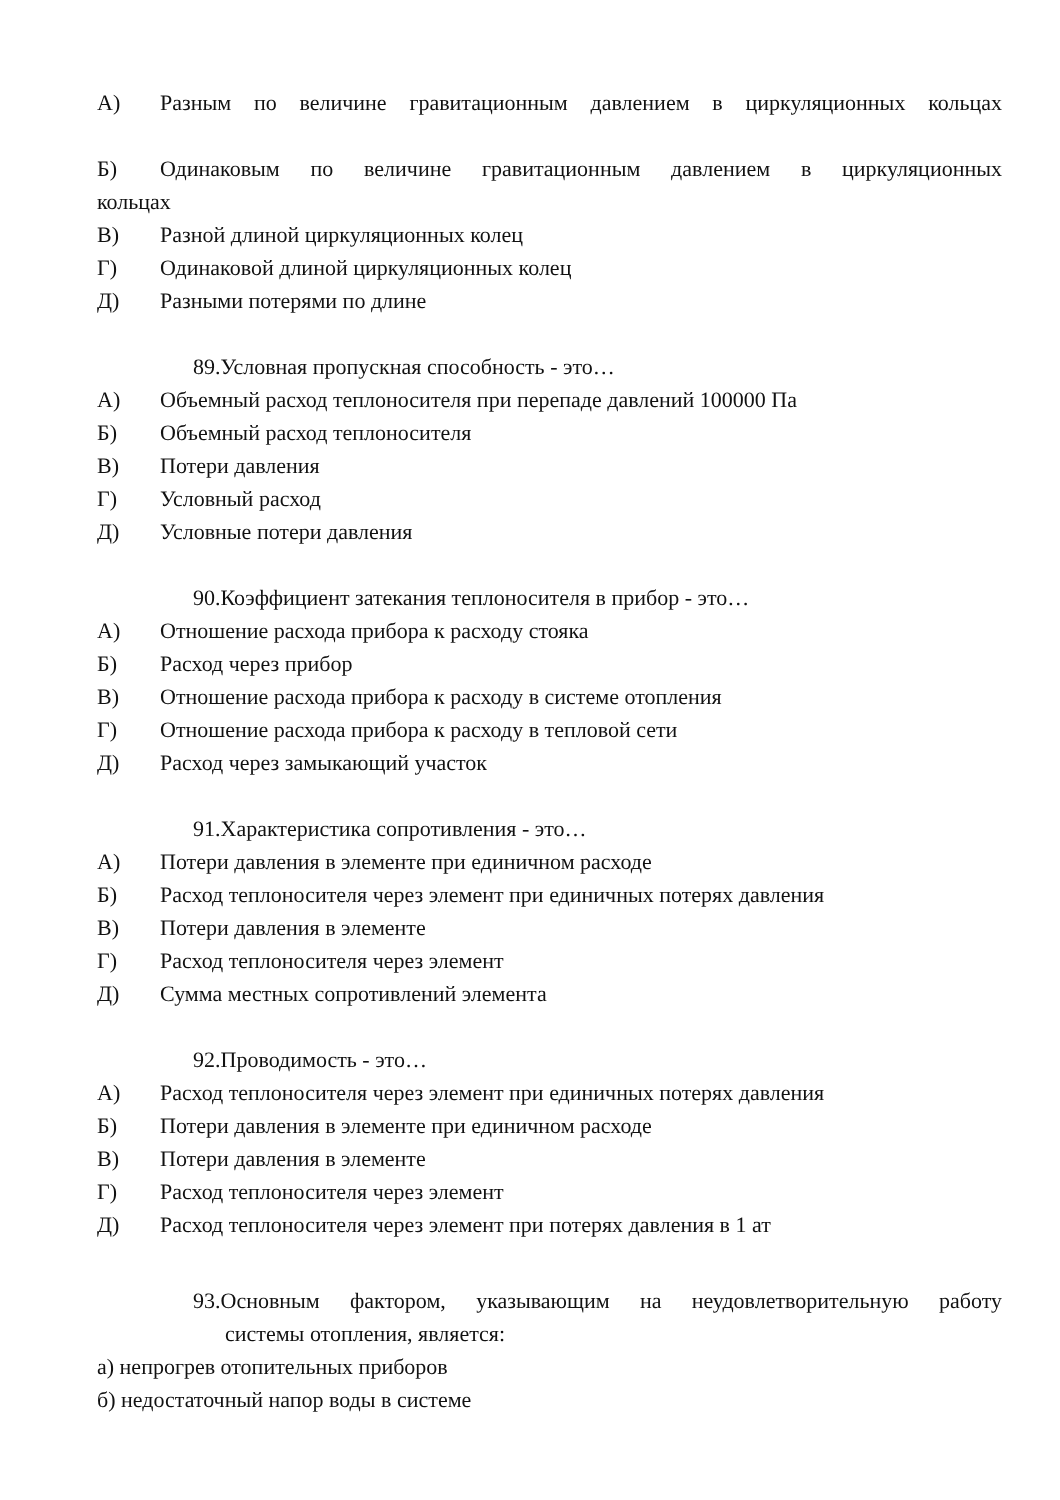А) Разным по величине гравитационным давлением в циркуляционных кольцах
Б) Одинаковым по величине гравитационным давлением в циркуляционных
кольцах
В) Разной длиной циркуляционных колец
Г) Одинаковой длиной циркуляционных колец
Д) Разными потерями по длине
89.Условная пропускная способность - это…
А) Объемный расход теплоносителя при перепаде давлений 100000 Па
Б) Объемный расход теплоносителя
В) Потери давления
Г) Условный расход
Д) Условные потери давления
90.Коэффициент затекания теплоносителя в прибор - это…
А) Отношение расхода прибора к расходу стояка
Б) Расход через прибор
В) Отношение расхода прибора к расходу в системе отопления
Г) Отношение расхода прибора к расходу в тепловой сети
Д) Расход через замыкающий участок
91.Характеристика сопротивления - это…
А) Потери давления в элементе при единичном расходе
Б) Расход теплоносителя через элемент при единичных потерях давления
В) Потери давления в элементе
Г) Расход теплоносителя через элемент
Д) Сумма местных сопротивлений элемента
92.Проводимость - это…
А) Расход теплоносителя через элемент при единичных потерях давления
Б) Потери давления в элементе при единичном расходе
В) Потери давления в элементе
Г) Расход теплоносителя через элемент
Д) Расход теплоносителя через элемент при потерях давления в 1 ат
93.Основным фактором, указывающим на неудовлетворительную работу
системы отопления, является:
а) непрогрев отопительных приборов
б) недостаточный напор воды в системе